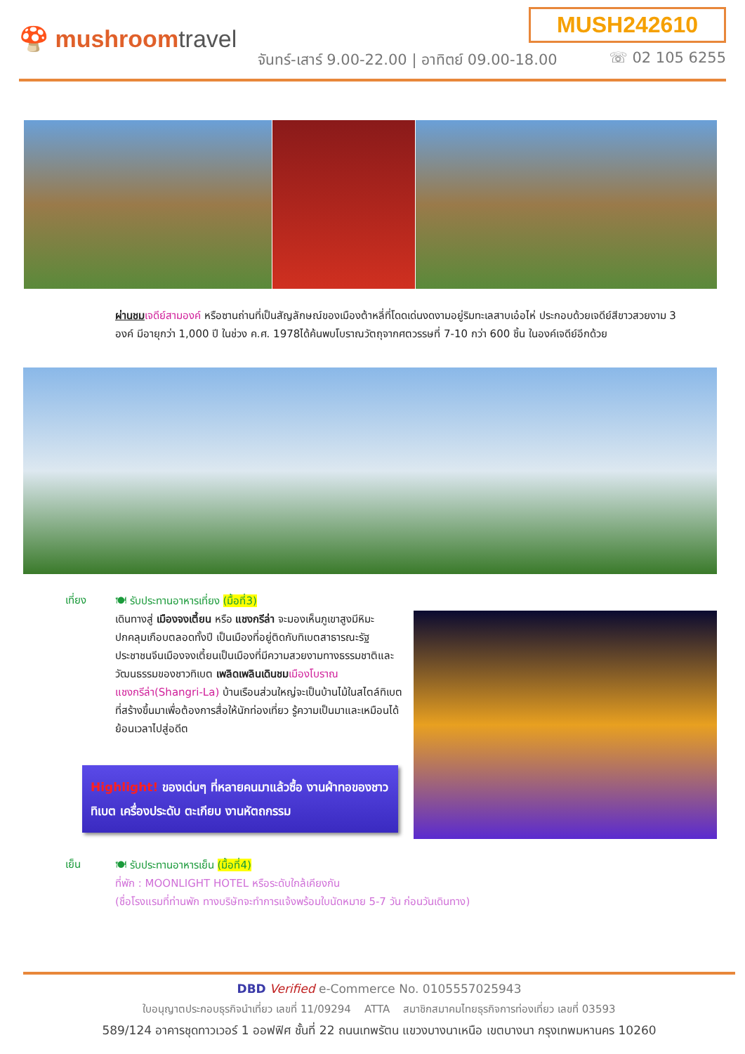MUSH242610
🍄 mushroomtravel
จันทร์-เสาร์ 9.00-22.00 | อาทิตย์ 09.00-18.00
☏ 02 105 6255
ผ่านชม เจดีย์สามองค์ หรือซานถ่านที่เป็นสัญลักษณ์ของเมืองต้าหลี่ที่โดดเด่นงดงามอยู่ริมทะเลสาบเอ๋อไห่ ประกอบด้วยเจดีย์สีขาวสวยงาม 3 องค์ มีอายุกว่า 1,000 ปี ในช่วง ค.ศ. 1978ได้ค้นพบโบราณวัตถุจากศตวรรษที่ 7-10 กว่า 600 ชิ้น ในองค์เจดีย์อีกด้วย
เที่ยง
🍽 รับประทานอาหารเที่ยง (มื้อที่3)
เดินทางสู่ เมืองจงเตี้ยน หรือ แชงกรีล่า จะมองเห็นภูเขาสูงมีหิมะปกคลุมเกือบตลอดทั้งปี เป็นเมืองที่อยู่ติดกับทิเบตสาธารณะรัฐประชาชนจีนเมืองจงเตี้ยนเป็นเมืองที่มีความสวยงามทางธรรมชาติและวัฒนธรรมของชาวทิเบต เพลิดเพลินเดินชม เมืองโบราณแชงกรีล่า(Shangri-La) บ้านเรือนส่วนใหญ่จะเป็นบ้านไม้ในสไตล์ทิเบต ที่สร้างขึ้นมาเพื่อต้องการสื่อให้นักท่องเที่ยว รู้ความเป็นมาและเหมือนได้ย้อนเวลาไปสู่อดีต
Highlight! ของเด่นๆ ที่หลายคนมาแล้วซื้อ งานผ้าทอของชาวทิเบต เครื่องประดับ ตะเกียบ งานหัตถกรรม
เย็น
🍽 รับประทานอาหารเย็น (มื้อที่4)
ที่พัก : MOONLIGHT HOTEL หรือระดับใกล้เคียงกัน
(ชื่อโรงแรมที่ท่านพัก ทางบริษัทจะทำการแจ้งพร้อมใบนัดหมาย 5-7 วัน ก่อนวันเดินทาง)
DBD Verified e-Commerce No. 0105557025943
ใบอนุญาตประกอบธุรกิจนำเที่ยว เลขที่ 11/09294 ATTA สมาชิกสมาคมไทยธุรกิจการท่องเที่ยว เลขที่ 03593
589/124 อาคารชุดทาวเวอร์ 1 ออฟฟิศ ชั้นที่ 22 ถนนเทพรัตน แขวงบางนาเหนือ เขตบางนา กรุงเทพมหานคร 10260